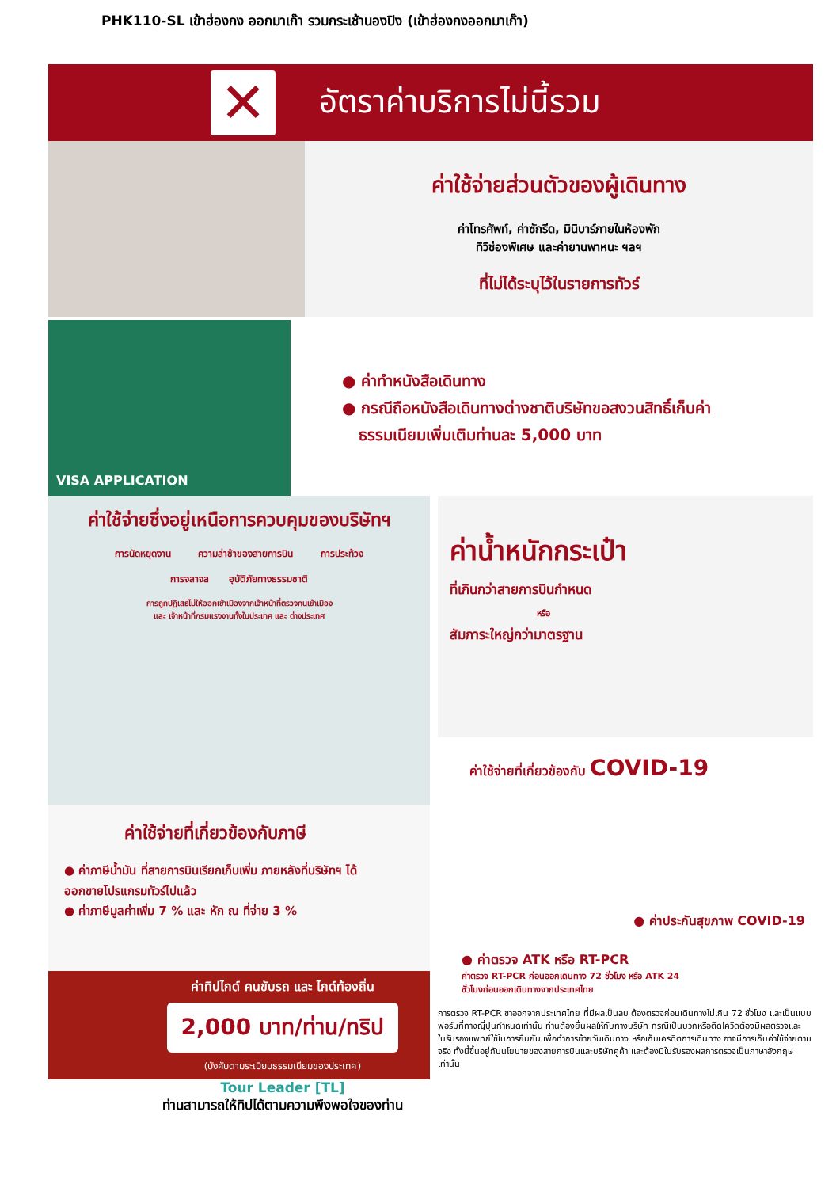PHK110-SL เข้าฮ่องกง ออกมาเก๊า รวมกระเช้านองปิง (เข้าฮ่องกงออกมาเก๊า)
✕
อัตราค่าบริการไม่นี้รวม
ค่าใช้จ่ายส่วนตัวของผู้เดินทาง
ค่าโทรศัพท์, ค่าซักรีด, มินิบาร์ภายในห้องพัก
ทีวีช่องพิเศษ และค่ายานพาหนะ ฯลฯ
ที่ไม่ได้ระบุไว้ในรายการทัวร์
VISA APPLICATION
● ค่าทำหนังสือเดินทาง
● กรณีถือหนังสือเดินทางต่างชาติบริษัทขอสงวนสิทธิ์เก็บค่า
ธรรมเนียมเพิ่มเติมท่านละ 5,000 บาท
ค่าใช้จ่ายซึ่งอยู่เหนือการควบคุมของบริษัทฯ
การนัดหยุดงาน ความล่าช้าของสายการบิน การประท้วง
การจลาจล อุบัติภัยทางธรรมชาติ
การถูกปฏิเสธไม่ให้ออกเข้าเมืองจากเจ้าหน้าที่ตรวจคนเข้าเมือง
และ เจ้าหน้าที่กรมแรงงานทั้งในประเทศ และ ต่างประเทศ
ค่าใช้จ่ายที่เกี่ยวข้องกับภาษี
● ค่าภาษีน้ำมัน ที่สายการบินเรียกเก็บเพิ่ม ภายหลังที่บริษัทฯ ได้ออกขายโปรแกรมทัวร์ไปแล้ว
● ค่าภาษีมูลค่าเพิ่ม 7 % และ หัก ณ ที่จ่าย 3 %
ค่าทิปไกด์ คนขับรถ และ ไกด์ท้องถิ่น
2,000 บาท/ท่าน/ทริป
(บังคับตามระเบียบธรรมเนียมของประเทศ)
Tour Leader [TL]
ท่านสามารถให้ทิปได้ตามความพึงพอใจของท่าน
ค่าน้ำหนักกระเป๋า
ที่เกินกว่าสายการบินกำหนด
หรือ
สัมภาระใหญ่กว่ามาตรฐาน
ค่าใช้จ่ายที่เกี่ยวข้องกับ COVID-19
● ค่าประกันสุขภาพ COVID-19
● ค่าตรวจ ATK หรือ RT-PCR
ค่าตรวจ RT-PCR ก่อนออกเดินทาง 72 ชั่วโมง หรือ ATK 24
ชั่วโมงก่อนออกเดินทางจากประเทศไทย
การตรวจ RT-PCR ขาออกจากประเทศไทย ที่มีผลเป็นลบ ต้องตรวจก่อนเดินทางไม่เกิน 72 ชั่วโมง และเป็นแบบฟอร์มที่ทางญี่ปุ่นกำหนดเท่านั้น ท่านต้องยื่นผลให้กับทางบริษัท กรณีเป็นบวกหรือติดโควิดต้องมีผลตรวจและใบรับรองแพทย์ใช้ในการยืนยัน เพื่อทำการย้ายวันเดินทาง หรือเก็บเครดิตการเดินทาง อาจมีการเก็บค่าใช้จ่ายตามจริง ทั้งนี้ขึ้นอยู่กับนโยบายของสายการบินและบริษัทคู่ค้า และต้องมีใบรับรองผลการตรวจเป็นภาษาอังกฤษเท่านั้น